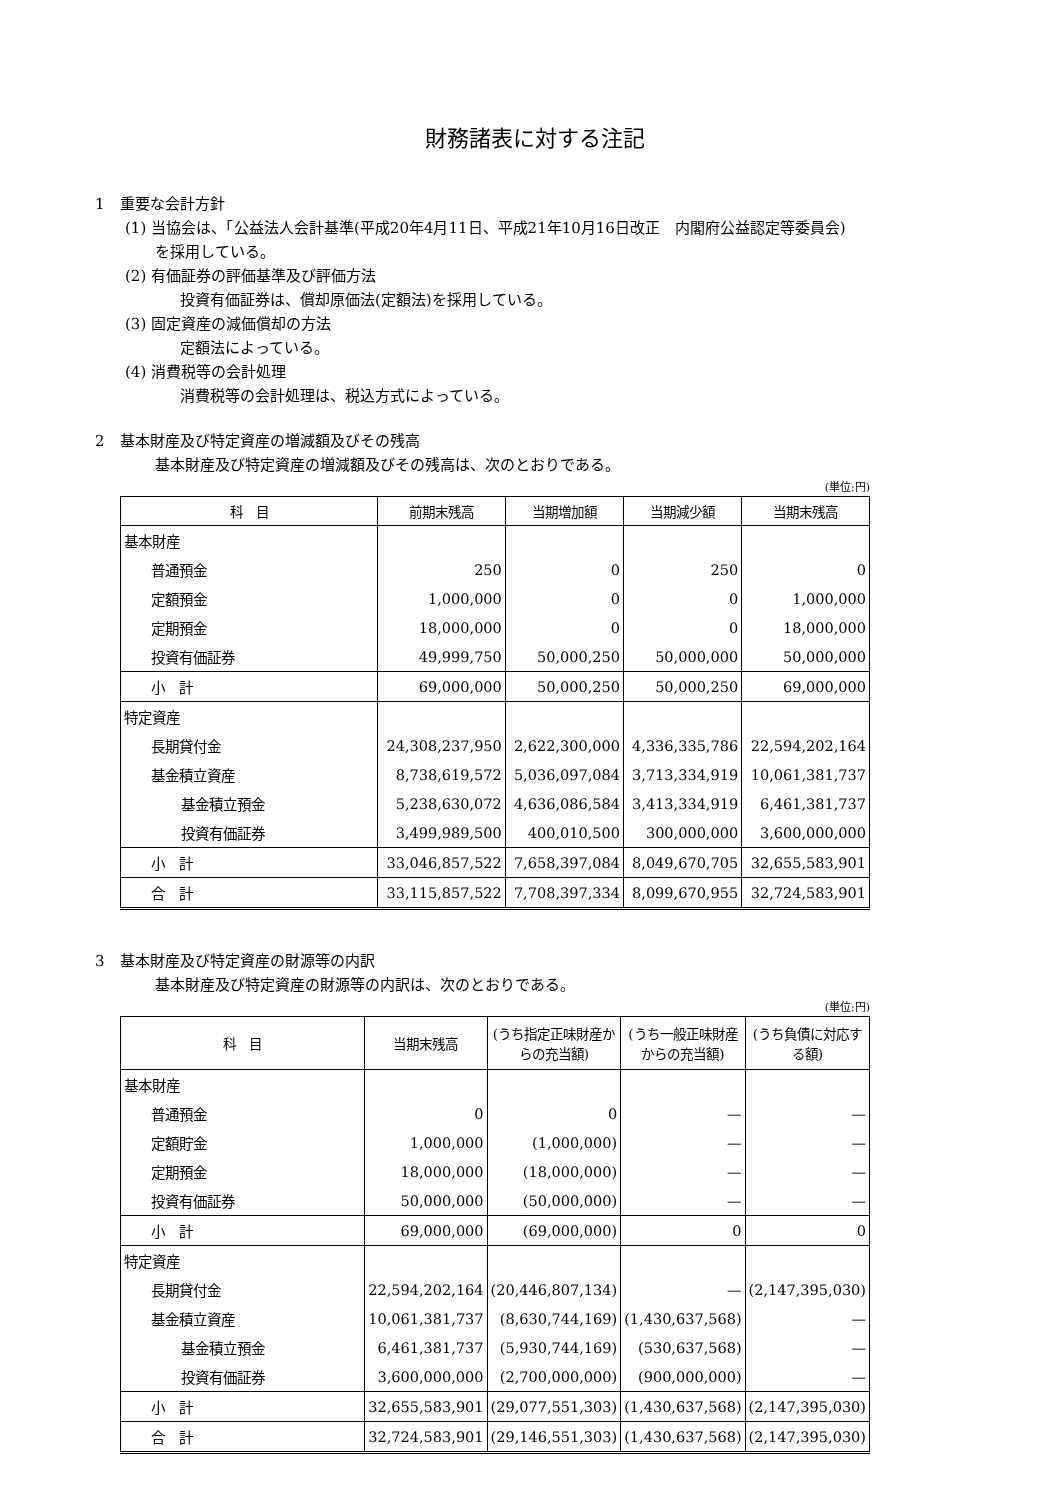財務諸表に対する注記
1　重要な会計方針
(1) 当協会は、「公益法人会計基準(平成20年4月11日、平成21年10月16日改正　内閣府公益認定等委員会)
を採用している。
(2) 有価証券の評価基準及び評価方法
投資有価証券は、償却原価法(定額法)を採用している。
(3) 固定資産の減価償却の方法
定額法によっている。
(4) 消費税等の会計処理
消費税等の会計処理は、税込方式によっている。
2　基本財産及び特定資産の増減額及びその残高
基本財産及び特定資産の増減額及びその残高は、次のとおりである。
(単位:円)
| 科 目 | 前期末残高 | 当期増加額 | 当期減少額 | 当期末残高 |
| --- | --- | --- | --- | --- |
| 基本財産 | | | | |
| 普通預金 | 250 | 0 | 250 | 0 |
| 定額預金 | 1,000,000 | 0 | 0 | 1,000,000 |
| 定期預金 | 18,000,000 | 0 | 0 | 18,000,000 |
| 投資有価証券 | 49,999,750 | 50,000,250 | 50,000,000 | 50,000,000 |
| 小 計 | 69,000,000 | 50,000,250 | 50,000,250 | 69,000,000 |
| 特定資産 | | | | |
| 長期貸付金 | 24,308,237,950 | 2,622,300,000 | 4,336,335,786 | 22,594,202,164 |
| 基金積立資産 | 8,738,619,572 | 5,036,097,084 | 3,713,334,919 | 10,061,381,737 |
| 基金積立預金 | 5,238,630,072 | 4,636,086,584 | 3,413,334,919 | 6,461,381,737 |
| 投資有価証券 | 3,499,989,500 | 400,010,500 | 300,000,000 | 3,600,000,000 |
| 小 計 | 33,046,857,522 | 7,658,397,084 | 8,049,670,705 | 32,655,583,901 |
| 合 計 | 33,115,857,522 | 7,708,397,334 | 8,099,670,955 | 32,724,583,901 |
3　基本財産及び特定資産の財源等の内訳
基本財産及び特定資産の財源等の内訳は、次のとおりである。
(単位:円)
| 科 目 | 当期末残高 | (うち指定正味財産からの充当額) | (うち一般正味財産からの充当額) | (うち負債に対応する額) |
| --- | --- | --- | --- | --- |
| 基本財産 | | | | |
| 普通預金 | 0 | 0 | — | — |
| 定額貯金 | 1,000,000 | (1,000,000) | — | — |
| 定期預金 | 18,000,000 | (18,000,000) | — | — |
| 投資有価証券 | 50,000,000 | (50,000,000) | — | — |
| 小 計 | 69,000,000 | (69,000,000) | 0 | 0 |
| 特定資産 | | | | |
| 長期貸付金 | 22,594,202,164 | (20,446,807,134) | — | (2,147,395,030) |
| 基金積立資産 | 10,061,381,737 | (8,630,744,169) | (1,430,637,568) | — |
| 基金積立預金 | 6,461,381,737 | (5,930,744,169) | (530,637,568) | — |
| 投資有価証券 | 3,600,000,000 | (2,700,000,000) | (900,000,000) | — |
| 小 計 | 32,655,583,901 | (29,077,551,303) | (1,430,637,568) | (2,147,395,030) |
| 合 計 | 32,724,583,901 | (29,146,551,303) | (1,430,637,568) | (2,147,395,030) |